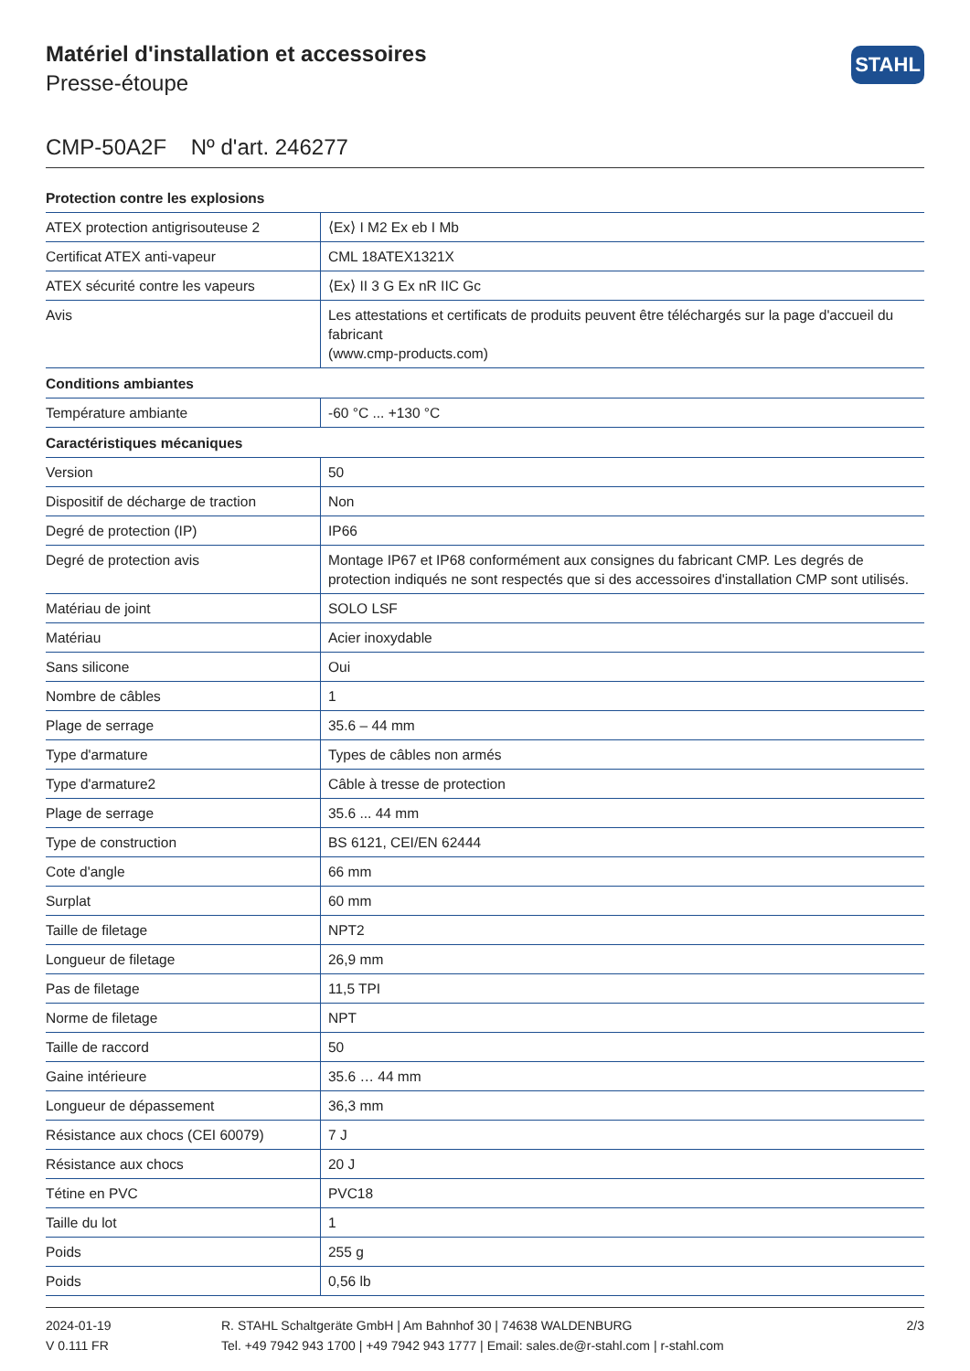Matériel d'installation et accessoires
Presse-étoupe
STAHL
CMP-50A2F Nº d'art. 246277
| Protection contre les explosions | |
| --- | --- |
| ATEX protection antigrisouteuse 2 | ⟨Ex⟩ I M2 Ex eb I Mb |
| Certificat ATEX anti-vapeur | CML 18ATEX1321X |
| ATEX sécurité contre les vapeurs | ⟨Ex⟩ II 3 G Ex nR IIC Gc |
| Avis | Les attestations et certificats de produits peuvent être téléchargés sur la page d'accueil du fabricant (www.cmp-products.com) |
| Conditions ambiantes | |
| Température ambiante | -60 °C ... +130 °C |
| Caractéristiques mécaniques | |
| Version | 50 |
| Dispositif de décharge de traction | Non |
| Degré de protection (IP) | IP66 |
| Degré de protection avis | Montage IP67 et IP68 conformément aux consignes du fabricant CMP. Les degrés de protection indiqués ne sont respectés que si des accessoires d'installation CMP sont utilisés. |
| Matériau de joint | SOLO LSF |
| Matériau | Acier inoxydable |
| Sans silicone | Oui |
| Nombre de câbles | 1 |
| Plage de serrage | 35.6 – 44 mm |
| Type d'armature | Types de câbles non armés |
| Type d'armature2 | Câble à tresse de protection |
| Plage de serrage | 35.6 ... 44 mm |
| Type de construction | BS 6121, CEI/EN 62444 |
| Cote d'angle | 66 mm |
| Surplat | 60 mm |
| Taille de filetage | NPT2 |
| Longueur de filetage | 26,9 mm |
| Pas de filetage | 11,5 TPI |
| Norme de filetage | NPT |
| Taille de raccord | 50 |
| Gaine intérieure | 35.6 … 44 mm |
| Longueur de dépassement | 36,3 mm |
| Résistance aux chocs (CEI 60079) | 7 J |
| Résistance aux chocs | 20 J |
| Tétine en PVC | PVC18 |
| Taille du lot | 1 |
| Poids | 255 g |
| Poids | 0,56 lb |
2024-01-19
V 0.111 FR
R. STAHL Schaltgeräte GmbH | Am Bahnhof 30 | 74638 WALDENBURG
Tel. +49 7942 943 1700 | +49 7942 943 1777 | Email: sales.de@r-stahl.com | r-stahl.com
2/3